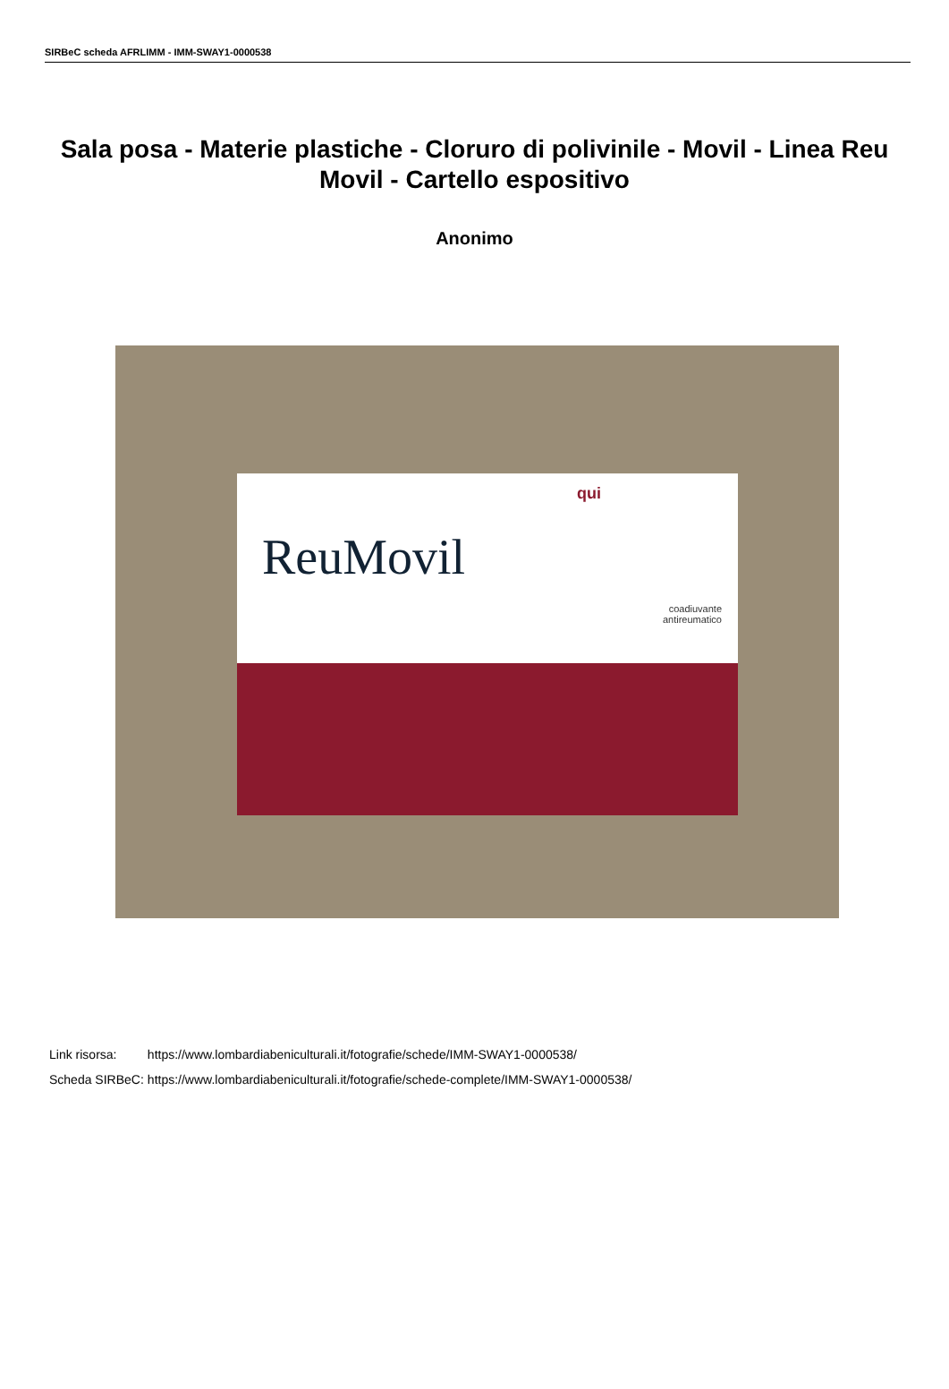SIRBeC scheda AFRLIMM - IMM-SWAY1-0000538
Sala posa - Materie plastiche - Cloruro di polivinile - Movil - Linea Reu Movil - Cartello espositivo
Anonimo
qui
ReuMovil
coadiuvante
antireumatico
| Link risorsa: | https://www.lombardiabeniculturali.it/fotografie/schede/IMM-SWAY1-0000538/ |
| Scheda SIRBeC: | https://www.lombardiabeniculturali.it/fotografie/schede-complete/IMM-SWAY1-0000538/ |